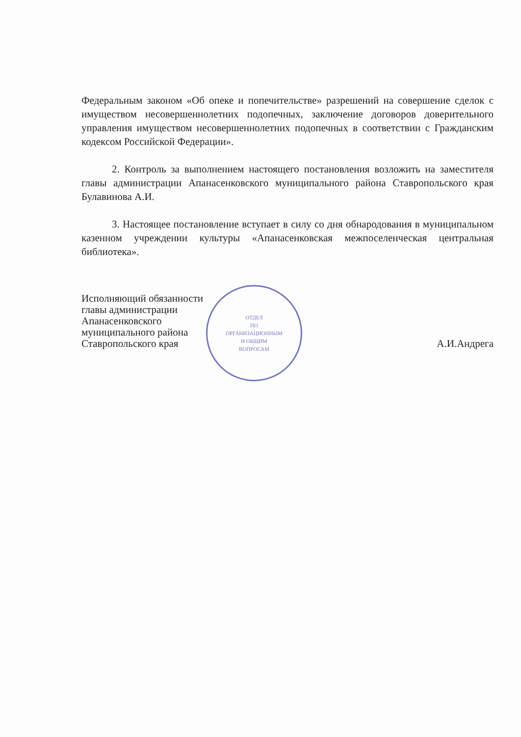Федеральным законом «Об опеке и попечительстве» разрешений на совершение сделок с имуществом несовершеннолетних подопечных, заключение договоров доверительного управления имуществом несовершеннолетних подопечных в соответствии с Гражданским кодексом Российской Федерации».
2. Контроль за выполнением настоящего постановления возложить на заместителя главы администрации Апанасенковского муниципального района Ставропольского края Булавинова А.И.
3. Настоящее постановление вступает в силу со дня обнародования в муниципальном казенном учреждении культуры «Апанасенковская межпоселенческая центральная библиотека».
Исполняющий обязанности
главы администрации
Апанасенковского
муниципального района
Ставропольского края
А.И.Андрега
ОТДЕЛ
ПО
ОРГАНИЗАЦИОННЫМ
И ОБЩИМ
ВОПРОСАМ